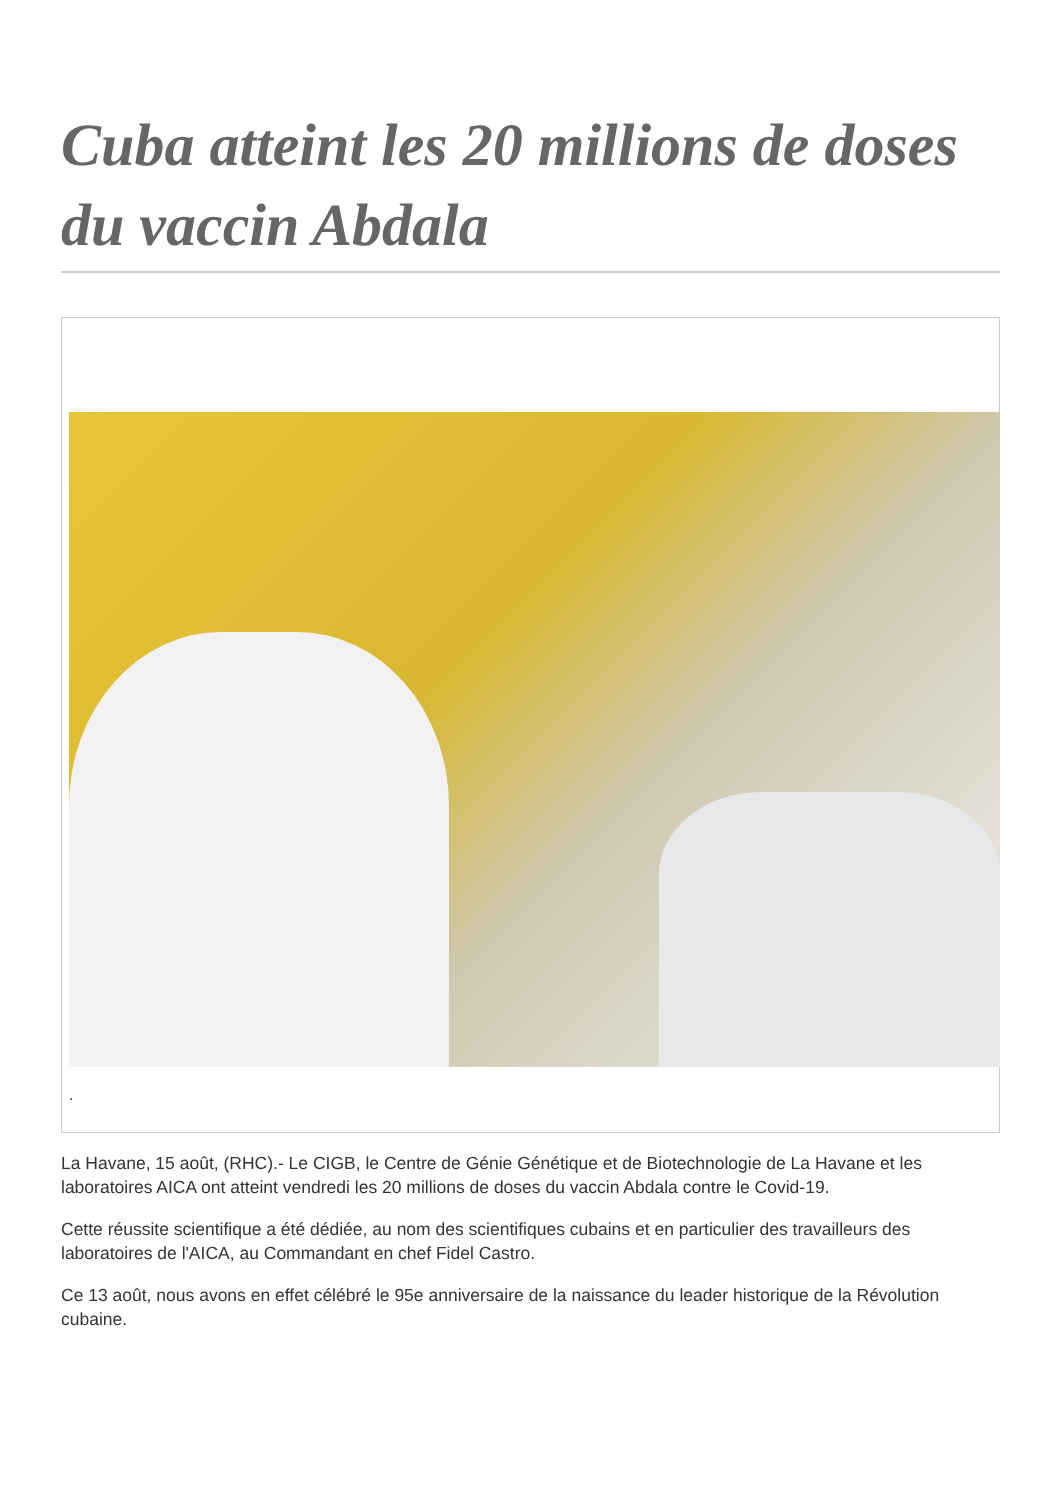Cuba atteint les 20 millions de doses du vaccin Abdala
.
La Havane, 15 août, (RHC).- Le CIGB, le Centre de Génie Génétique et de Biotechnologie de La Havane et les laboratoires AICA ont atteint vendredi les 20 millions de doses du vaccin Abdala contre le Covid-19.
Cette réussite scientifique a été dédiée, au nom des scientifiques cubains et en particulier des travailleurs des laboratoires de l'AICA, au Commandant en chef Fidel Castro.
Ce 13 août, nous avons en effet célébré le 95e anniversaire de la naissance du leader historique de la Révolution cubaine.